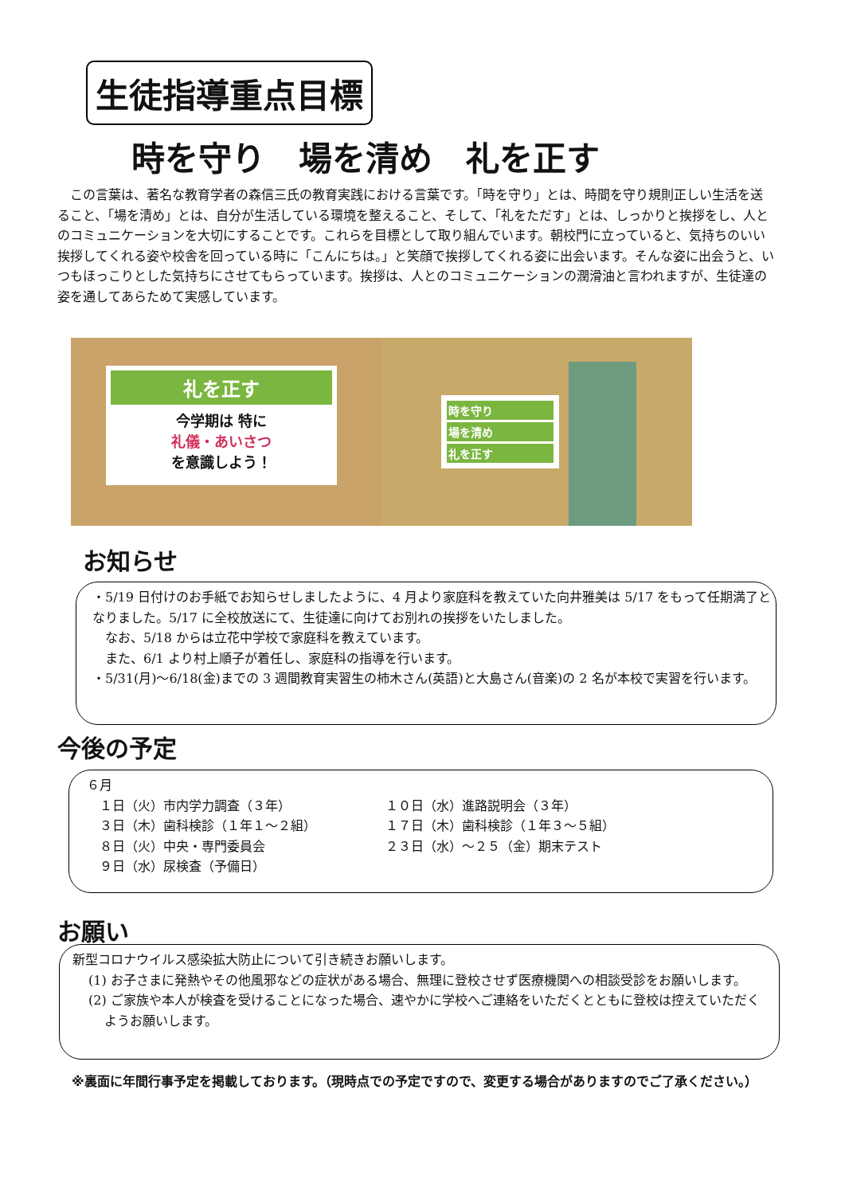生徒指導重点目標
時を守り　場を清め　礼を正す
　この言葉は、著名な教育学者の森信三氏の教育実践における言葉です。「時を守り」とは、時間を守り規則正しい生活を送ること、「場を清め」とは、自分が生活している環境を整えること、そして、「礼をただす」とは、しっかりと挨拶をし、人とのコミュニケーションを大切にすることです。これらを目標として取り組んでいます。朝校門に立っていると、気持ちのいい挨拶してくれる姿や校舎を回っている時に「こんにちは。」と笑顔で挨拶してくれる姿に出会います。そんな姿に出会うと、いつもほっこりとした気持ちにさせてもらっています。挨拶は、人とのコミュニケーションの潤滑油と言われますが、生徒達の姿を通してあらためて実感しています。
礼を正す
今学期は 特に
礼儀・あいさつ
を意識しよう！
時を守り
場を清め
礼を正す
お知らせ
・5/19 日付けのお手紙でお知らせしましたように、4 月より家庭科を教えていた向井雅美は 5/17 をもって任期満了となりました。5/17 に全校放送にて、生徒達に向けてお別れの挨拶をいたしました。
　なお、5/18 からは立花中学校で家庭科を教えています。
　また、6/1 より村上順子が着任し、家庭科の指導を行います。
・5/31(月)～6/18(金)までの 3 週間教育実習生の柿木さん(英語)と大島さん(音楽)の 2 名が本校で実習を行います。
今後の予定
６月
　１日（火）市内学力調査（３年）
　３日（木）歯科検診（１年１～２組）
　８日（火）中央・専門委員会
　９日（水）尿検査（予備日）
１０日（水）進路説明会（３年）
１７日（木）歯科検診（１年３～５組）
２３日（水）～２５（金）期末テスト
お願い
新型コロナウイルス感染拡大防止について引き続きお願いします。
(1) お子さまに発熱やその他風邪などの症状がある場合、無理に登校させず医療機関への相談受診をお願いします。
(2) ご家族や本人が検査を受けることになった場合、速やかに学校へご連絡をいただくとともに登校は控えていただくようお願いします。
※裏面に年間行事予定を掲載しております。（現時点での予定ですので、変更する場合がありますのでご了承ください。）